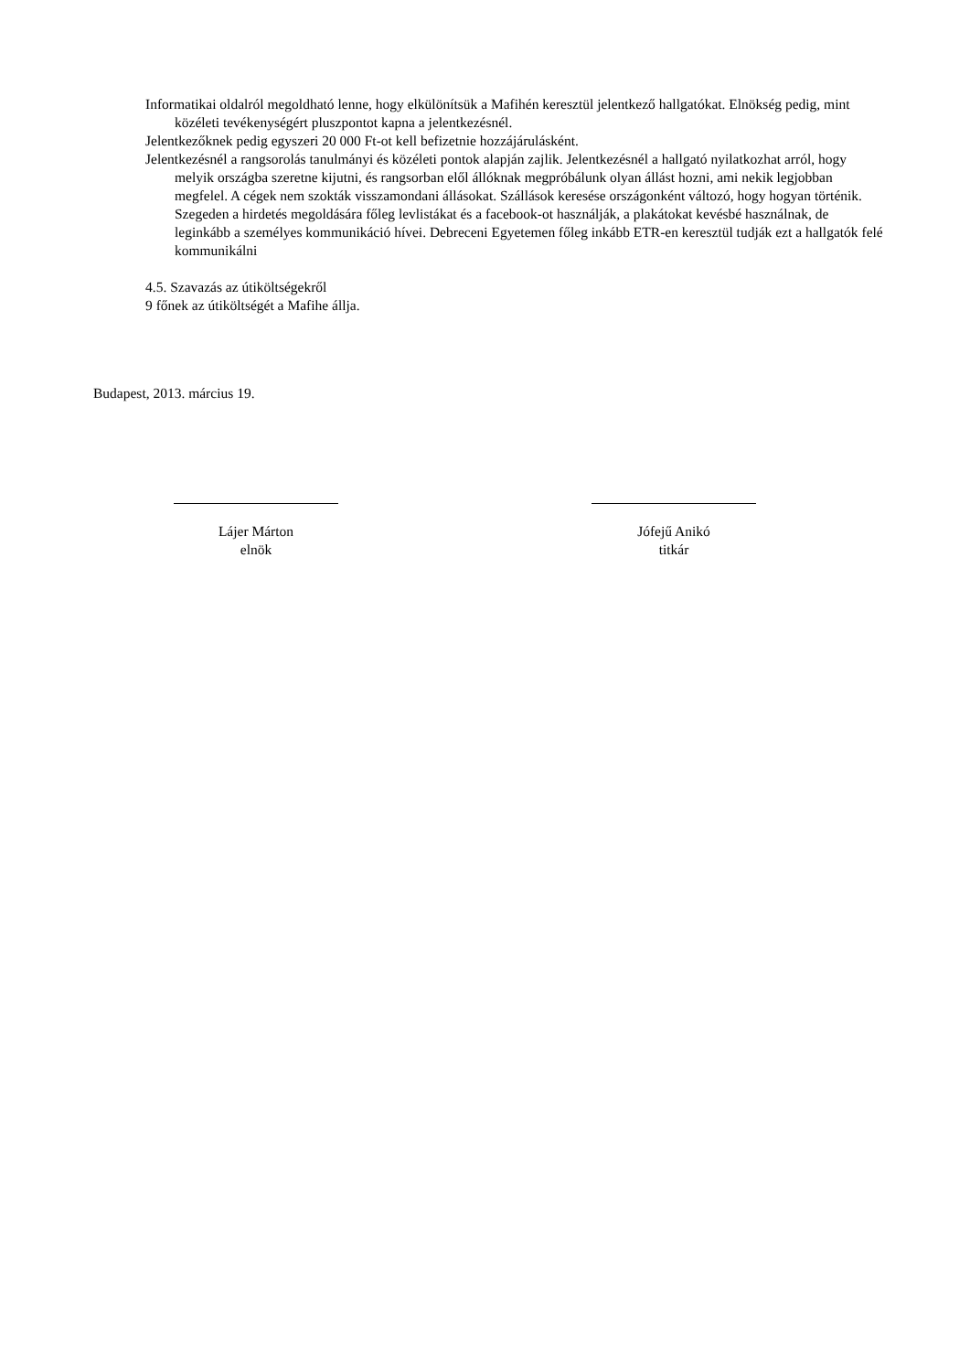Informatikai oldalról megoldható lenne, hogy elkülönítsük a Mafihén keresztül jelentkező hallgatókat. Elnökség pedig, mint közéleti tevékenységért pluszpontot kapna a jelentkezésnél.
Jelentkezőknek pedig egyszeri 20 000 Ft-ot kell befizetnie hozzájárulásként.
Jelentkezésnél a rangsorolás tanulmányi és közéleti pontok alapján zajlik. Jelentkezésnél a hallgató nyilatkozhat arról, hogy melyik országba szeretne kijutni, és rangsorban elől állóknak megpróbálunk olyan állást hozni, ami nekik legjobban megfelel. A cégek nem szokták visszamondani állásokat. Szállások keresése országonként változó, hogy hogyan történik.
Szegeden a hirdetés megoldására főleg levlistákat és a facebook-ot használják, a plakátokat kevésbé használnak, de leginkább a személyes kommunikáció hívei. Debreceni Egyetemen főleg inkább ETR-en keresztül tudják ezt a hallgatók felé kommunikálni
4.5. Szavazás az útiköltségekről
9 főnek az útiköltségét a Mafihe állja.
Budapest, 2013. március 19.
Lájer Márton
elnök
Jófejű Anikó
titkár